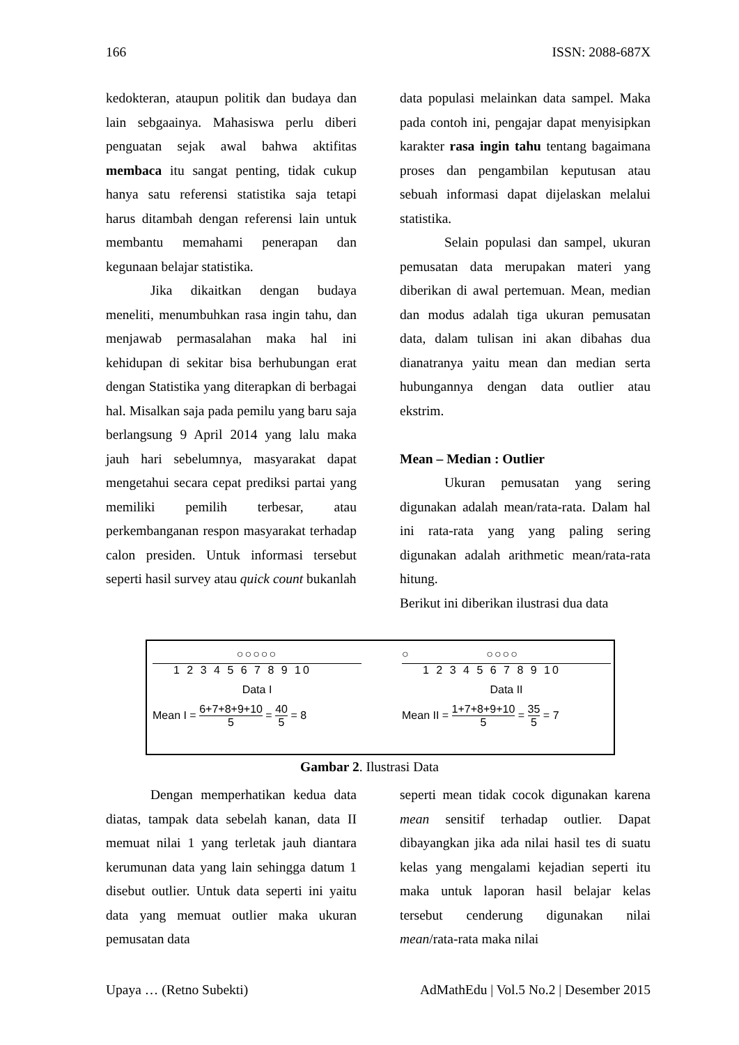166 ISSN: 2088-687X
kedokteran, ataupun politik dan budaya dan lain sebgaainya. Mahasiswa perlu diberi penguatan sejak awal bahwa aktifitas membaca itu sangat penting, tidak cukup hanya satu referensi statistika saja tetapi harus ditambah dengan referensi lain untuk membantu memahami penerapan dan kegunaan belajar statistika.
Jika dikaitkan dengan budaya meneliti, menumbuhkan rasa ingin tahu, dan menjawab permasalahan maka hal ini kehidupan di sekitar bisa berhubungan erat dengan Statistika yang diterapkan di berbagai hal. Misalkan saja pada pemilu yang baru saja berlangsung 9 April 2014 yang lalu maka jauh hari sebelumnya, masyarakat dapat mengetahui secara cepat prediksi partai yang memiliki pemilih terbesar, atau perkembanganan respon masyarakat terhadap calon presiden. Untuk informasi tersebut seperti hasil survey atau quick count bukanlah
data populasi melainkan data sampel. Maka pada contoh ini, pengajar dapat menyisipkan karakter rasa ingin tahu tentang bagaimana proses dan pengambilan keputusan atau sebuah informasi dapat dijelaskan melalui statistika.
Selain populasi dan sampel, ukuran pemusatan data merupakan materi yang diberikan di awal pertemuan. Mean, median dan modus adalah tiga ukuran pemusatan data, dalam tulisan ini akan dibahas dua dianatranya yaitu mean dan median serta hubungannya dengan data outlier atau ekstrim.
Mean – Median : Outlier
Ukuran pemusatan yang sering digunakan adalah mean/rata-rata. Dalam hal ini rata-rata yang yang paling sering digunakan adalah arithmetic mean/rata-rata hitung.
Berikut ini diberikan ilustrasi dua data
○○○○○
1 2 3 4 5 6 7 8 9 10
Data I
Mean I = 6+7+8+9+10 5 = 40 5 = 8
○ ○○○○
1 2 3 4 5 6 7 8 9 10
Data II
Mean II = 1+7+8+9+10 5 = 35 5 = 7
Gambar 2. Ilustrasi Data
Dengan memperhatikan kedua data diatas, tampak data sebelah kanan, data II memuat nilai 1 yang terletak jauh diantara kerumunan data yang lain sehingga datum 1 disebut outlier. Untuk data seperti ini yaitu data yang memuat outlier maka ukuran pemusatan data
seperti mean tidak cocok digunakan karena mean sensitif terhadap outlier. Dapat dibayangkan jika ada nilai hasil tes di suatu kelas yang mengalami kejadian seperti itu maka untuk laporan hasil belajar kelas tersebut cenderung digunakan nilai mean/rata-rata maka nilai
Upaya … (Retno Subekti) AdMathEdu | Vol.5 No.2 | Desember 2015